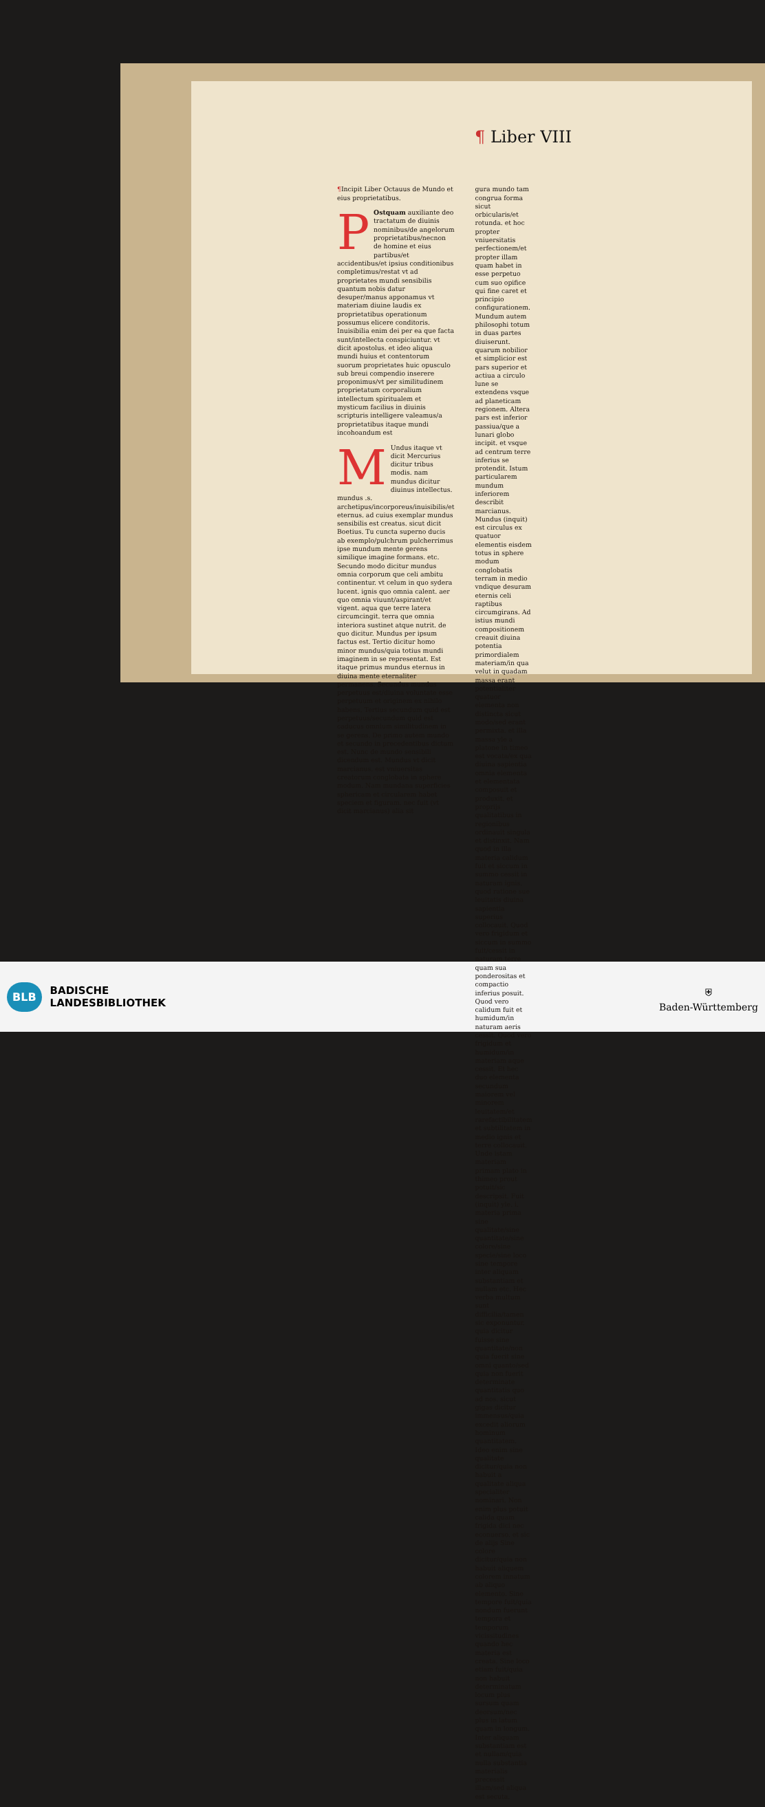¶ Liber VIII
¶Incipit Liber Octauus de Mundo et eius proprietatibus.
POstquam auxiliante deo tractatum de diuinis nominibus/de angelorum proprietatibus/necnon de homine et eius partibus/et accidentibus/et ipsius conditionibus completimus/restat vt ad proprietates mundi sensibilis quantum nobis datur desuper/manus apponamus vt materiam diuine laudis ex proprietatibus operationum possumus elicere conditoris. Inuisibilia enim dei per ea que facta sunt/intellecta conspiciuntur. vt dicit apostolus. et ideo aliqua mundi huius et contentorum suorum proprietates huic opusculo sub breui compendio inserere proponimus/vt per similitudinem proprietatum corporalium intellectum spiritualem et mysticum facilius in diuinis scripturis intelligere valeamus/a proprietatibus itaque mundi incohoandum est
MUndus itaque vt dicit Mercurius dicitur tribus modis. nam mundus dicitur diuinus intellectus. mundus .s. archetipus/incorporeus/inuisibilis/et eternus. ad cuius exemplar mundus sensibilis est creatus. sicut dicit Boetius. Tu cuncta superno ducis ab exemplo/pulchrum pulcherrimus ipse mundum mente gerens similique imagine formans. etc. Secundo modo dicitur mundus omnia corporum que celi ambitu continentur. vt celum in quo sydera lucent. ignis quo omnia calent. aer quo omnia viuunt/aspirant/et vigent. aqua que terre laterа circumcingit. terra que omnia interiora sustinet atque nutrit. de quo dicitur. Mundus per ipsum factus est. Tertio dicitur homo minor mundus/quia totius mundi imaginem in se representat. Est itaque primus mundus eternus in diuina mente eternaliter permanens. Secundus mundus perpetuus est/diuina voluntate esse perpetuum et originem ex nihilo habens. Tertius secundum quid est perpetuus/secundum quid est caducus omnium similitudinem in se gerens. De primo autem mundo et secundo in precedentibus dictum est. Nunc de mundo sensibili dicendum est. Mundus vt dicit marcianus. est vniuersitas creatorum conglobata in sphere modum. Nam mundana superficies sphericam et circularem habet speciem et figuram. nec fuit (vt dicit marcianus) alia sit
gura mundo tam congrua forma sicut orbicularis/et rotunda. et hoc propter vniuersitatis perfectionem/et propter illam quam habet in esse perpetuo cum suo opifice qui fine caret et principio configurationem. Mundum autem philosophi totum in duas partes diuiserunt. quarum nobilior et simplicior est pars superior et actiua a circulo lune se extendens vsque ad planeticam regionem. Altera pars est inferior passiua/que a lunari globo incipit. et vsque ad centrum terre inferius se protendit. Istum particularem mundum inferiorem describit marcianus. Mundus (inquit) est circulus ex quatuor elementis eisdem totus in sphere modum conglobatis terram in medio vndique desuram eternis celi raptibus circumgirans. Ad istius mundi compositionem creauit diuina potentia primordialem materiam/in qua velut in quadam massa erant potentialiter quatuor elementa non distincta sicut modo/sed erant permixta. et illa massa yle a platone in timeo est vocata/ex qua diuina sapientia omnia elementa et elementata composuit et produxit. et proprijs qualitatibus in regionibus ordinauit singula et distinxit. Nam quod in illa materia calidum fuit et siccum in summo cessit in naturam ignis. quod ratione sue leuitatis diuina sapientia superius collocauit. Quod vero frigidum et siccum in summo fuit/cessit in naturam terre quam sua ponderositas et compactio inferius posuit. Quod vero calidum fuit et humidum/in naturam aeris cessit. Quod vero frigidum et humidum/in materiam aque cessit. Et hec duo elementa secundum maiorem vel minorem leuitatem/et rarefactibilitatem et subtilitatem in medio ignis et terre collocauit. Unde istam materiam primam plato in thimeo prout potuit/sic descripsit. Fuit (inquit) yle. i. materia prima sine qualitate/sine quantitate/sine colore/sine specie/sine loco sine tempore inter aliquam substantiam et nullam etc. Hec verba multum sunt difficilia/tamen sic exponuntur. quia dicitur fuisse sine quantitate/non quia fuerit sine omni quanto/sed quia non fuerit determinate quantitatis quo ad nos. sicut gigas dicitur immensus/quia excedit aliorum hominum quantitatem. Ideo enim sine qualitate dicitur/quia non habuit a qualitate aliqua specialiter nominari. Non enim plus potuit calida quam frigida dici nec econuerso. et sic de alijs Sine colore dicitur/quia non habuit aliquem colorem innatum ab aliquo elemento. Sine tempore fuit/quia nondum fuerunt tempora et temporum vicissitudines quando hec materia est creata. Sine loco etiam fuit/quia non habuit determinatum locum plus sursum quam deorsum/nec plus in latum quam in longum. Inter aliquam substantiam est et nullam/quia nulla substantia materialis precessit illam/sed aliqua est secuta.
BLB BADISCHE
LANDESBIBLIOTHEK
⛨
Baden-Württemberg